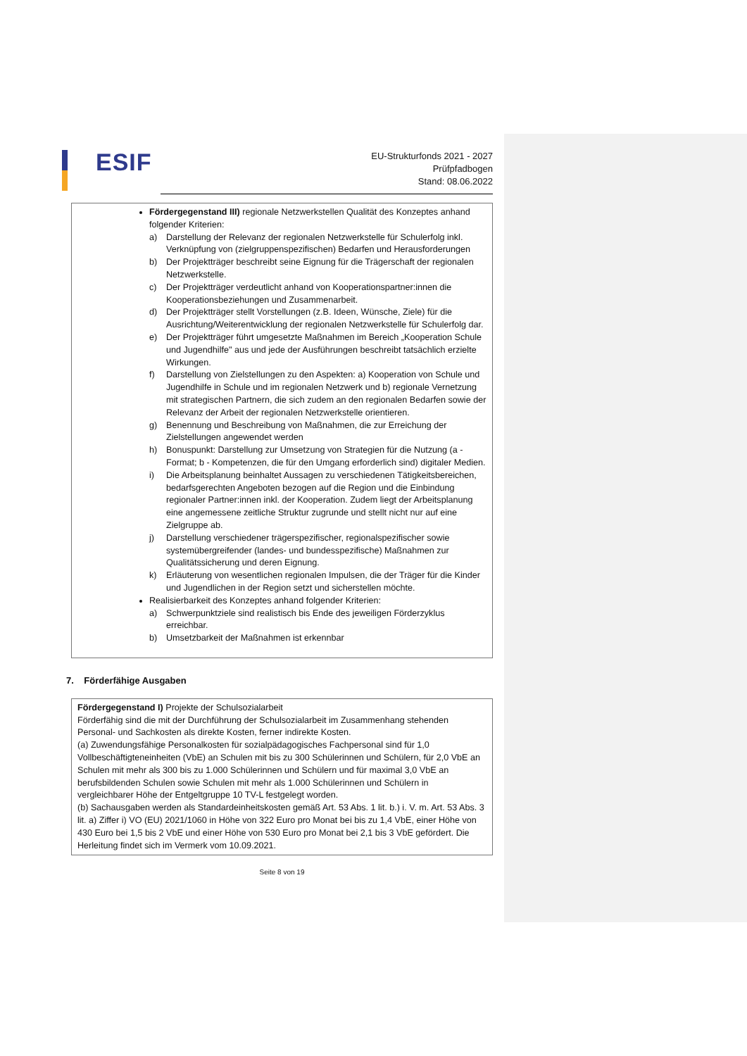ESIF
EU-Strukturfonds 2021 - 2027
Prüfpfadbogen
Stand: 08.06.2022
Fördergegenstand III) regionale Netzwerkstellen Qualität des Konzeptes anhand folgender Kriterien:
a) Darstellung der Relevanz der regionalen Netzwerkstelle für Schulerfolg inkl. Verknüpfung von (zielgruppenspezifischen) Bedarfen und Herausforderungen
b) Der Projektträger beschreibt seine Eignung für die Trägerschaft der regionalen Netzwerkstelle.
c) Der Projektträger verdeutlicht anhand von Kooperationspartner:innen die Kooperationsbeziehungen und Zusammenarbeit.
d) Der Projektträger stellt Vorstellungen (z.B. Ideen, Wünsche, Ziele) für die Ausrichtung/Weiterentwicklung der regionalen Netzwerkstelle für Schulerfolg dar.
e) Der Projektträger führt umgesetzte Maßnahmen im Bereich „Kooperation Schule und Jugendhilfe" aus und jede der Ausführungen beschreibt tatsächlich erzielte Wirkungen.
f) Darstellung von Zielstellungen zu den Aspekten: a) Kooperation von Schule und Jugendhilfe in Schule und im regionalen Netzwerk und b) regionale Vernetzung mit strategischen Partnern, die sich zudem an den regionalen Bedarfen sowie der Relevanz der Arbeit der regionalen Netzwerkstelle orientieren.
g) Benennung und Beschreibung von Maßnahmen, die zur Erreichung der Zielstellungen angewendet werden
h) Bonuspunkt: Darstellung zur Umsetzung von Strategien für die Nutzung (a - Format; b - Kompetenzen, die für den Umgang erforderlich sind) digitaler Medien.
i) Die Arbeitsplanung beinhaltet Aussagen zu verschiedenen Tätigkeitsbereichen, bedarfsgerechten Angeboten bezogen auf die Region und die Einbindung regionaler Partner:innen inkl. der Kooperation. Zudem liegt der Arbeitsplanung eine angemessene zeitliche Struktur zugrunde und stellt nicht nur auf eine Zielgruppe ab.
j) Darstellung verschiedener trägerspezifischer, regionalspezifischer sowie systemübergreifender (landes- und bundesspezifische) Maßnahmen zur Qualitätssicherung und deren Eignung.
k) Erläuterung von wesentlichen regionalen Impulsen, die der Träger für die Kinder und Jugendlichen in der Region setzt und sicherstellen möchte.
Realisierbarkeit des Konzeptes anhand folgender Kriterien:
a) Schwerpunktziele sind realistisch bis Ende des jeweiligen Förderzyklus erreichbar.
b) Umsetzbarkeit der Maßnahmen ist erkennbar
7. Förderfähige Ausgaben
Fördergegenstand I) Projekte der Schulsozialarbeit
Förderfähig sind die mit der Durchführung der Schulsozialarbeit im Zusammenhang stehenden Personal- und Sachkosten als direkte Kosten, ferner indirekte Kosten.
(a) Zuwendungsfähige Personalkosten für sozialpädagogisches Fachpersonal sind für 1,0 Vollbeschäftigteneinheiten (VbE) an Schulen mit bis zu 300 Schülerinnen und Schülern, für 2,0 VbE an Schulen mit mehr als 300 bis zu 1.000 Schülerinnen und Schülern und für maximal 3,0 VbE an berufsbildenden Schulen sowie Schulen mit mehr als 1.000 Schülerinnen und Schülern in vergleichbarer Höhe der Entgeltgruppe 10 TV-L festgelegt worden.
(b) Sachausgaben werden als Standardeinheitskosten gemäß Art. 53 Abs. 1 lit. b.) i. V. m. Art. 53 Abs. 3 lit. a) Ziffer i) VO (EU) 2021/1060 in Höhe von 322 Euro pro Monat bei bis zu 1,4 VbE, einer Höhe von 430 Euro bei 1,5 bis 2 VbE und einer Höhe von 530 Euro pro Monat bei 2,1 bis 3 VbE gefördert. Die Herleitung findet sich im Vermerk vom 10.09.2021.
Seite 8 von 19